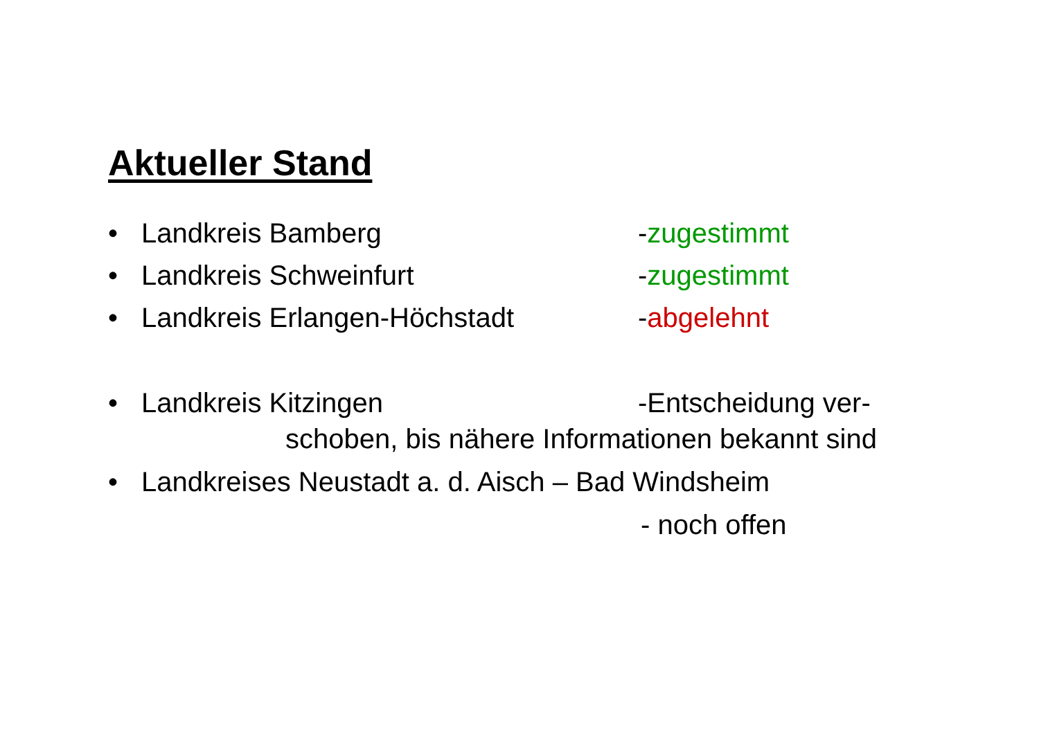Aktueller Stand
• Landkreis Bamberg -zugestimmt
• Landkreis Schweinfurt -zugestimmt
• Landkreis Erlangen-Höchstadt -abgelehnt
• Landkreis Kitzingen -Entscheidung ver-
schoben, bis nähere Informationen bekannt sind
• Landkreises Neustadt a. d. Aisch – Bad Windsheim
- noch offen